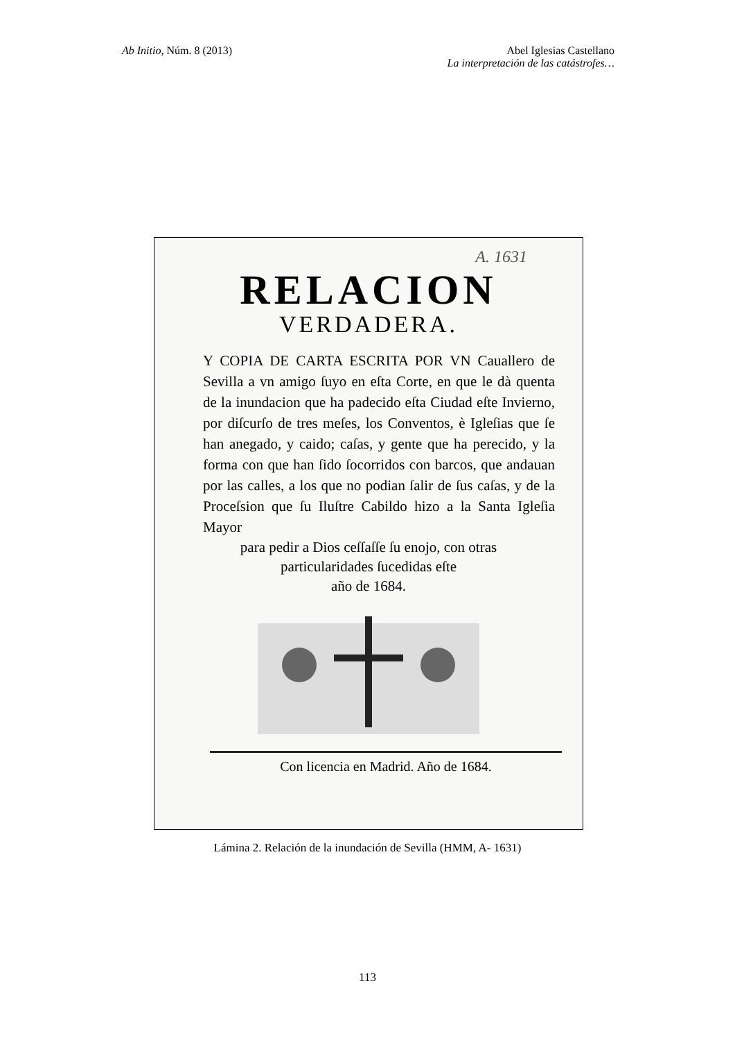Ab Initio, Núm. 8 (2013) Abel Iglesias Castellano
La interpretación de las catástrofes…
A. 1631
RELACION
VERDADERA.
Y COPIA DE CARTA ESCRITA POR VN Cauallero de Sevilla a vn amigo ſuyo en eſta Corte, en que le dà quenta de la inundacion que ha padecido eſta Ciudad eſte Invierno, por diſcurſo de tres meſes, los Conventos, è Igleſias que ſe han anegado, y caido; caſas, y gente que ha perecido, y la forma con que han ſido ſocorridos con barcos, que andauan por las calles, a los que no podian ſalir de ſus caſas, y de la Proceſsion que ſu Iluſtre Cabildo hizo a la Santa Igleſia Mayor
para pedir a Dios ceſſaſſe ſu enojo, con otras
particularidades ſucedidas eſte
año de 1684.
Con licencia en Madrid. Año de 1684.
Lámina 2. Relación de la inundación de Sevilla (HMM, A- 1631)
113